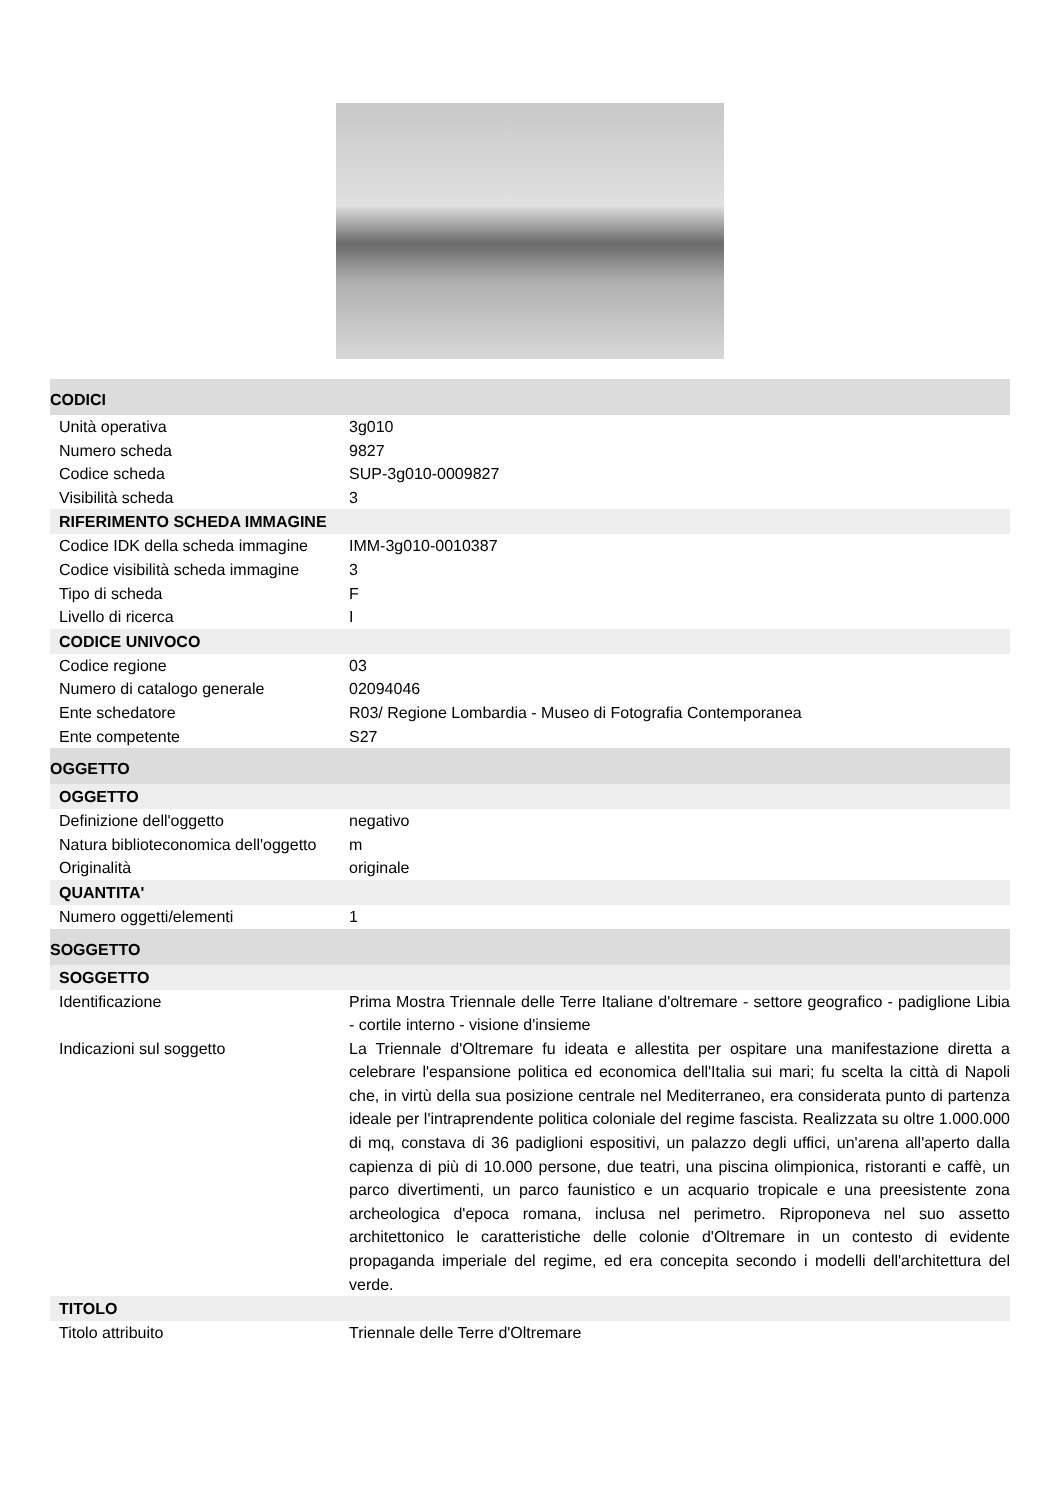| CODICI | |
| --- | --- |
| Unità operativa | 3g010 |
| Numero scheda | 9827 |
| Codice scheda | SUP-3g010-0009827 |
| Visibilità scheda | 3 |
| RIFERIMENTO SCHEDA IMMAGINE | |
| Codice IDK della scheda immagine | IMM-3g010-0010387 |
| Codice visibilità scheda immagine | 3 |
| Tipo di scheda | F |
| Livello di ricerca | I |
| CODICE UNIVOCO | |
| Codice regione | 03 |
| Numero di catalogo generale | 02094046 |
| Ente schedatore | R03/ Regione Lombardia - Museo di Fotografia Contemporanea |
| Ente competente | S27 |
| OGGETTO | |
| OGGETTO | |
| Definizione dell'oggetto | negativo |
| Natura biblioteconomica dell'oggetto | m |
| Originalità | originale |
| QUANTITA' | |
| Numero oggetti/elementi | 1 |
| SOGGETTO | |
| SOGGETTO | |
| Identificazione | Prima Mostra Triennale delle Terre Italiane d'oltremare - settore geografico - padiglione Libia - cortile interno - visione d'insieme |
| Indicazioni sul soggetto | La Triennale d'Oltremare fu ideata e allestita per ospitare una manifestazione diretta a celebrare l'espansione politica ed economica dell'Italia sui mari; fu scelta la città di Napoli che, in virtù della sua posizione centrale nel Mediterraneo, era considerata punto di partenza ideale per l'intraprendente politica coloniale del regime fascista. Realizzata su oltre 1.000.000 di mq, constava di 36 padiglioni espositivi, un palazzo degli uffici, un'arena all'aperto dalla capienza di più di 10.000 persone, due teatri, una piscina olimpionica, ristoranti e caffè, un parco divertimenti, un parco faunistico e un acquario tropicale e una preesistente zona archeologica d'epoca romana, inclusa nel perimetro. Riproponeva nel suo assetto architettonico le caratteristiche delle colonie d'Oltremare in un contesto di evidente propaganda imperiale del regime, ed era concepita secondo i modelli dell'architettura del verde. |
| TITOLO | |
| Titolo attribuito | Triennale delle Terre d'Oltremare |